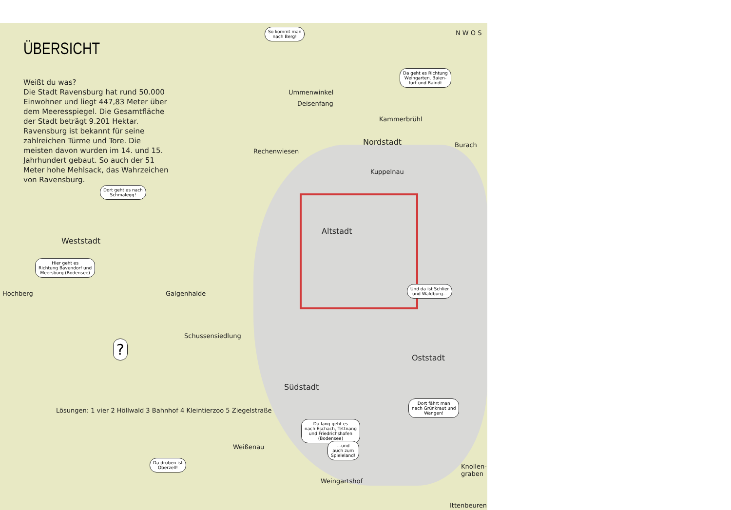ÜBERSICHT
Weißt du was?
Die Stadt Ravensburg hat rund 50.000 Einwohner und liegt 447,83 Meter über dem Meeresspiegel. Die Gesamtfläche der Stadt beträgt 9.201 Hektar. Ravensburg ist bekannt für seine zahlreichen Türme und Tore. Die meisten davon wurden im 14. und 15. Jahrhundert gebaut. So auch der 51 Meter hohe Mehlsack, das Wahrzeichen von Ravensburg.
So kommt man
nach Berg!
Da geht es Richtung
Weingarten, Baien-
furt und Baindt
Dort geht es nach
Schmalegg!
Hier geht es
Richtung Bavendorf und
Meersburg (Bodensee)
Und da ist Schlier
und Waldburg...
?
Dort fährt man
nach Grünkraut und
Wangen!
Da lang geht es
nach Eschach, Tettnang
und Friedrichshafen
(Bodensee)
...und
auch zum
Spieleland!
Da drüben ist
Oberzell!
N W O S
Ummenwinkel
Deisenfang
Kammerbrühl
Nordstadt Burach
Rechenwiesen
Kuppelnau
Altstadt
Weststadt
Hochberg Galgenhalde
Schussensiedlung
Oststadt
Südstadt
Lösungen: 1 vier 2 Höllwald 3 Bahnhof 4 Kleintierzoo 5 Ziegelstraße
Weißenau
Knollen-
graben
Weingartshof
Ittenbeuren